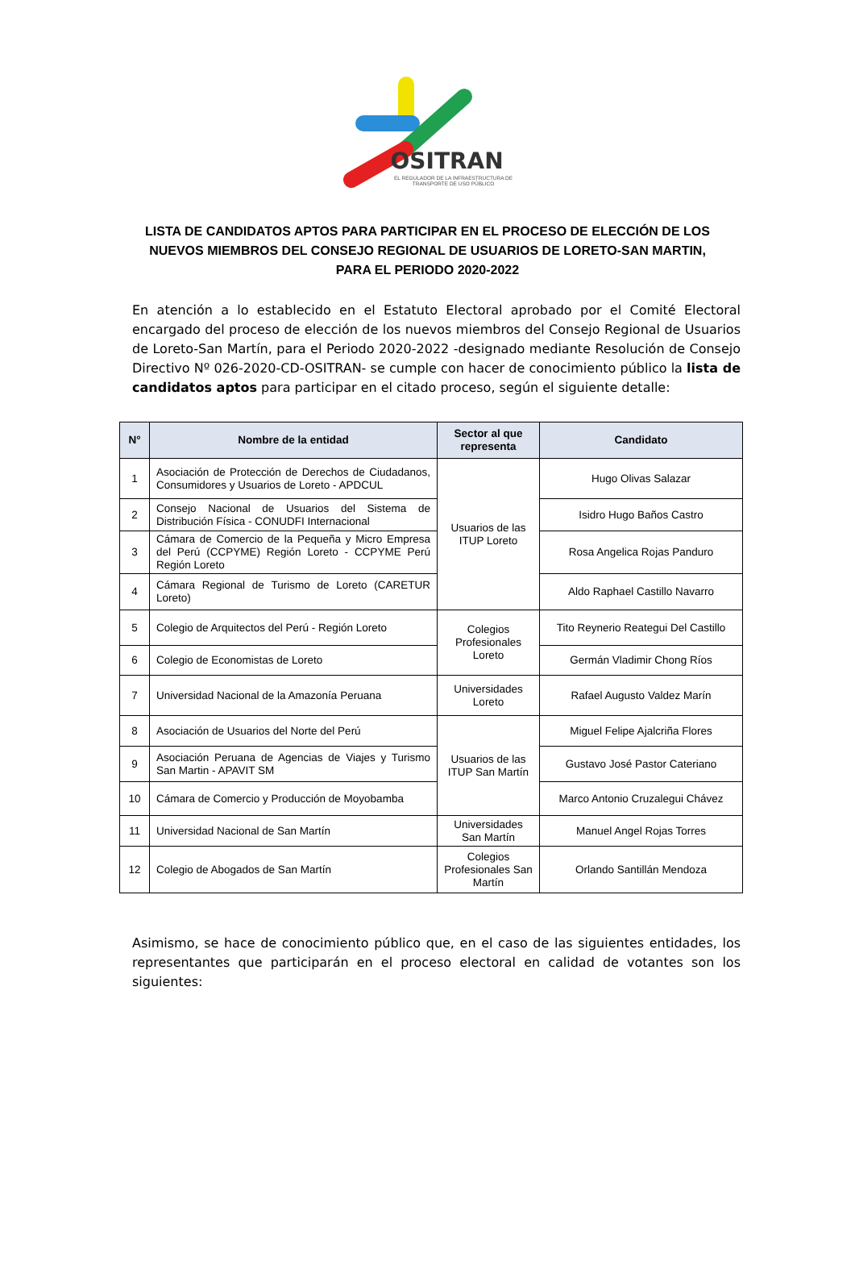OSITRAN
EL REGULADOR DE LA INFRAESTRUCTURA DE TRANSPORTE DE USO PÚBLICO
LISTA DE CANDIDATOS APTOS PARA PARTICIPAR EN EL PROCESO DE ELECCIÓN DE LOS NUEVOS MIEMBROS DEL CONSEJO REGIONAL DE USUARIOS DE LORETO-SAN MARTIN, PARA EL PERIODO 2020-2022
En atención a lo establecido en el Estatuto Electoral aprobado por el Comité Electoral encargado del proceso de elección de los nuevos miembros del Consejo Regional de Usuarios de Loreto-San Martín, para el Periodo 2020-2022 -designado mediante Resolución de Consejo Directivo Nº 026-2020-CD-OSITRAN- se cumple con hacer de conocimiento público la lista de candidatos aptos para participar en el citado proceso, según el siguiente detalle:
| N° | Nombre de la entidad | Sector al que representa | Candidato |
| --- | --- | --- | --- |
| 1 | Asociación de Protección de Derechos de Ciudadanos, Consumidores y Usuarios de Loreto - APDCUL | Usuarios de las ITUP Loreto | Hugo Olivas Salazar |
| 2 | Consejo Nacional de Usuarios del Sistema de Distribución Física - CONUDFI Internacional | | Isidro Hugo Baños Castro |
| 3 | Cámara de Comercio de la Pequeña y Micro Empresa del Perú (CCPYME) Región Loreto - CCPYME Perú Región Loreto | | Rosa Angelica Rojas Panduro |
| 4 | Cámara Regional de Turismo de Loreto (CARETUR Loreto) | | Aldo Raphael Castillo Navarro |
| 5 | Colegio de Arquitectos del Perú - Región Loreto | Colegios Profesionales Loreto | Tito Reynerio Reategui Del Castillo |
| 6 | Colegio de Economistas de Loreto | | Germán Vladimir Chong Ríos |
| 7 | Universidad Nacional de la Amazonía Peruana | Universidades Loreto | Rafael Augusto Valdez Marín |
| 8 | Asociación de Usuarios del Norte del Perú | Usuarios de las ITUP San Martín | Miguel Felipe Ajalcriña Flores |
| 9 | Asociación Peruana de Agencias de Viajes y Turismo San Martin - APAVIT SM | | Gustavo José Pastor Cateriano |
| 10 | Cámara de Comercio y Producción de Moyobamba | | Marco Antonio Cruzalegui Chávez |
| 11 | Universidad Nacional de San Martín | Universidades San Martín | Manuel Angel Rojas Torres |
| 12 | Colegio de Abogados de San Martín | Colegios Profesionales San Martín | Orlando Santillán Mendoza |
Asimismo, se hace de conocimiento público que, en el caso de las siguientes entidades, los representantes que participarán en el proceso electoral en calidad de votantes son los siguientes: